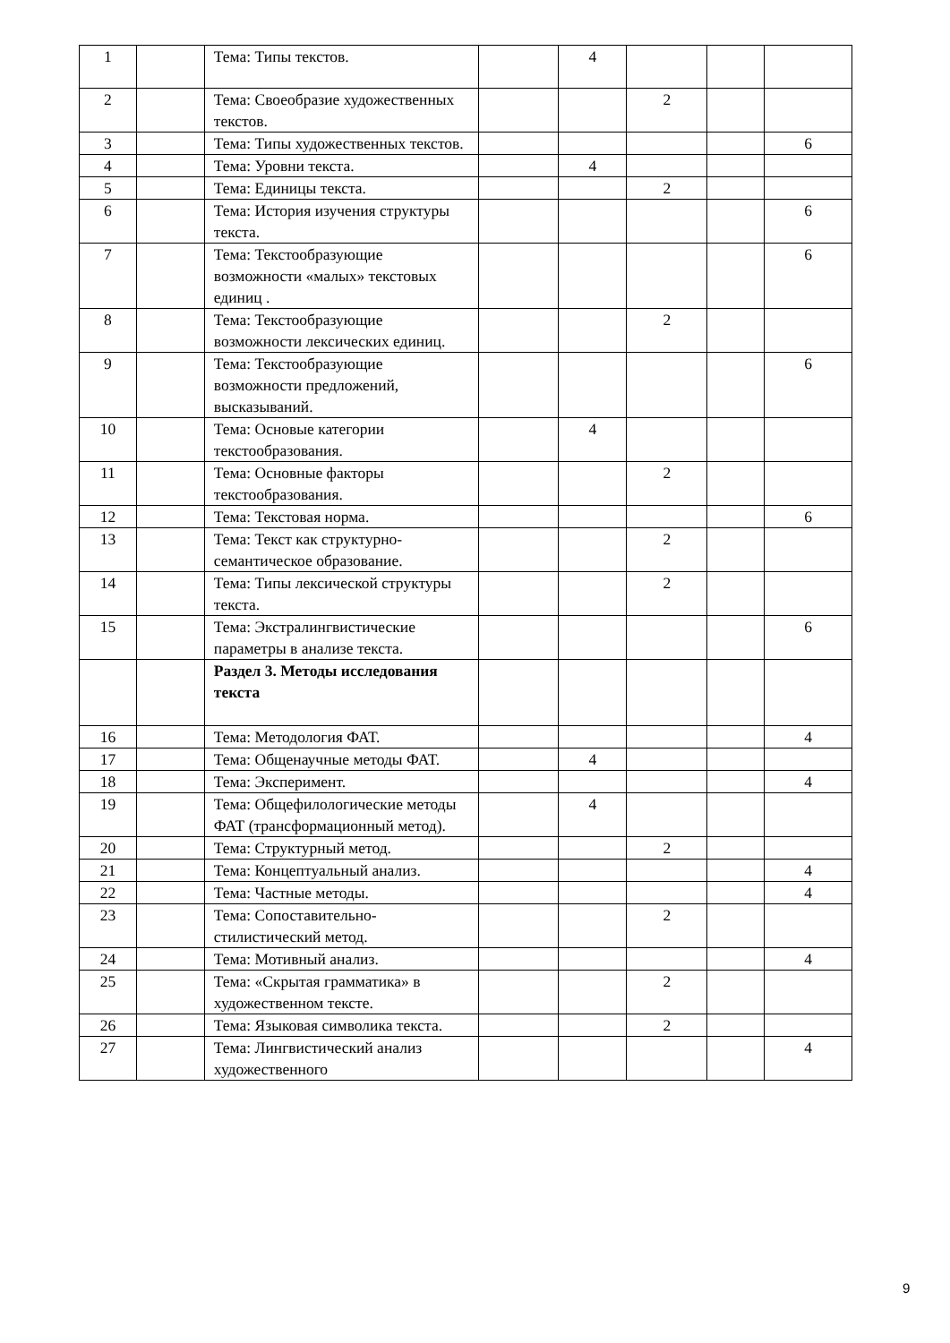| 1 | | Тема: Типы текстов. | | 4 | | | |
| 2 | | Тема: Своеобразие художественных текстов. | | | 2 | | |
| 3 | | Тема: Типы художественных текстов. | | | | | 6 |
| 4 | | Тема: Уровни текста. | | 4 | | | |
| 5 | | Тема: Единицы текста. | | | 2 | | |
| 6 | | Тема: История изучения структуры текста. | | | | | 6 |
| 7 | | Тема: Текстообразующие возможности «малых» текстовых единиц . | | | | | 6 |
| 8 | | Тема: Текстообразующие возможности лексических единиц. | | | 2 | | |
| 9 | | Тема: Текстообразующие возможности предложений, высказываний. | | | | | 6 |
| 10 | | Тема: Основые категории текстообразования. | | 4 | | | |
| 11 | | Тема: Основные факторы текстообразования. | | | 2 | | |
| 12 | | Тема: Текстовая норма. | | | | | 6 |
| 13 | | Тема: Текст как структурно-семантическое образование. | | | 2 | | |
| 14 | | Тема: Типы лексической структуры текста. | | | 2 | | |
| 15 | | Тема: Экстралингвистические параметры в анализе текста. | | | | | 6 |
| | | Раздел 3. Методы исследования текста | | | | | |
| 16 | | Тема: Методология ФАТ. | | | | | 4 |
| 17 | | Тема: Общенаучные методы ФАТ. | | 4 | | | |
| 18 | | Тема: Эксперимент. | | | | | 4 |
| 19 | | Тема: Общефилологические методы ФАТ (трансформационный метод). | | 4 | | | |
| 20 | | Тема: Структурный метод. | | | 2 | | |
| 21 | | Тема: Концептуальный анализ. | | | | | 4 |
| 22 | | Тема: Частные методы. | | | | | 4 |
| 23 | | Тема: Сопоставительно-стилистический метод. | | | 2 | | |
| 24 | | Тема: Мотивный анализ. | | | | | 4 |
| 25 | | Тема: «Скрытая грамматика» в художественном тексте. | | | 2 | | |
| 26 | | Тема: Языковая символика текста. | | | 2 | | |
| 27 | | Тема: Лингвистический анализ художественного | | | | | 4 |
9